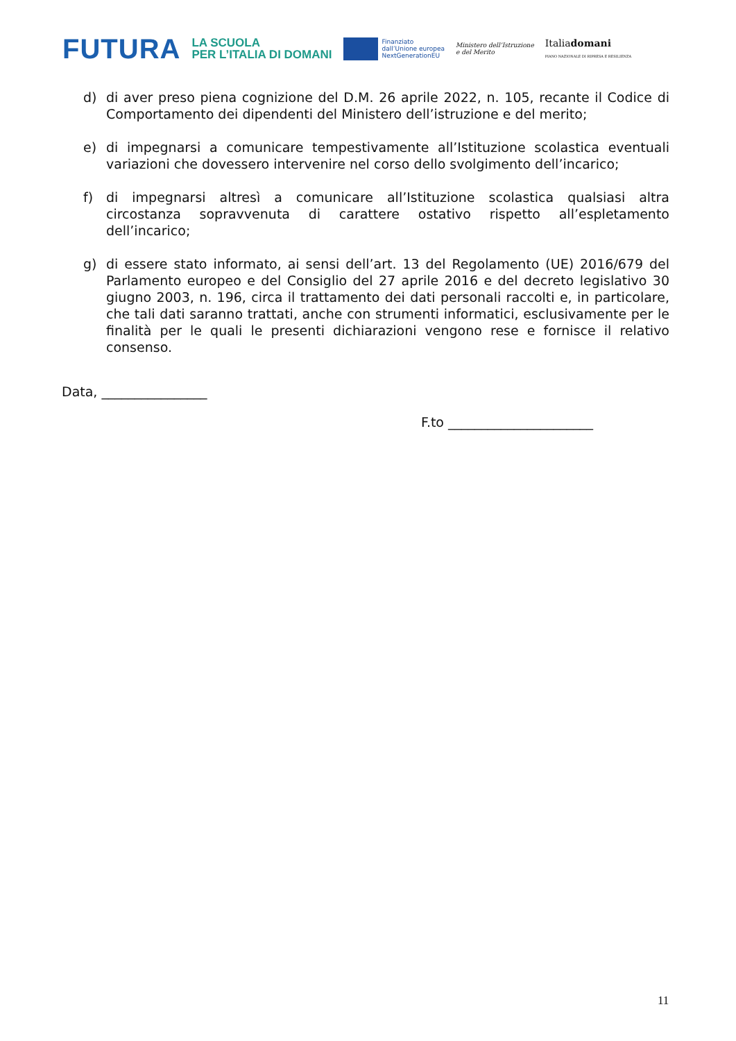FUTURA LA SCUOLA
PER L’ITALIA DI DOMANI Finanziato
dall’Unione europea
NextGenerationEU Ministero dell’Istruzione
e del Merito Italiadomani
PIANO NAZIONALE DI RIPRESA E RESILIENZA
d) di aver preso piena cognizione del D.M. 26 aprile 2022, n. 105, recante il Codice di Comportamento dei dipendenti del Ministero dell’istruzione e del merito;
e) di impegnarsi a comunicare tempestivamente all’Istituzione scolastica eventuali variazioni che dovessero intervenire nel corso dello svolgimento dell’incarico;
f) di impegnarsi altresì a comunicare all’Istituzione scolastica qualsiasi altra circostanza sopravvenuta di carattere ostativo rispetto all’espletamento dell’incarico;
g) di essere stato informato, ai sensi dell’art. 13 del Regolamento (UE) 2016/679 del Parlamento europeo e del Consiglio del 27 aprile 2016 e del decreto legislativo 30 giugno 2003, n. 196, circa il trattamento dei dati personali raccolti e, in particolare, che tali dati saranno trattati, anche con strumenti informatici, esclusivamente per le finalità per le quali le presenti dichiarazioni vengono rese e fornisce il relativo consenso.
Data, ________________
F.to ______________________
11